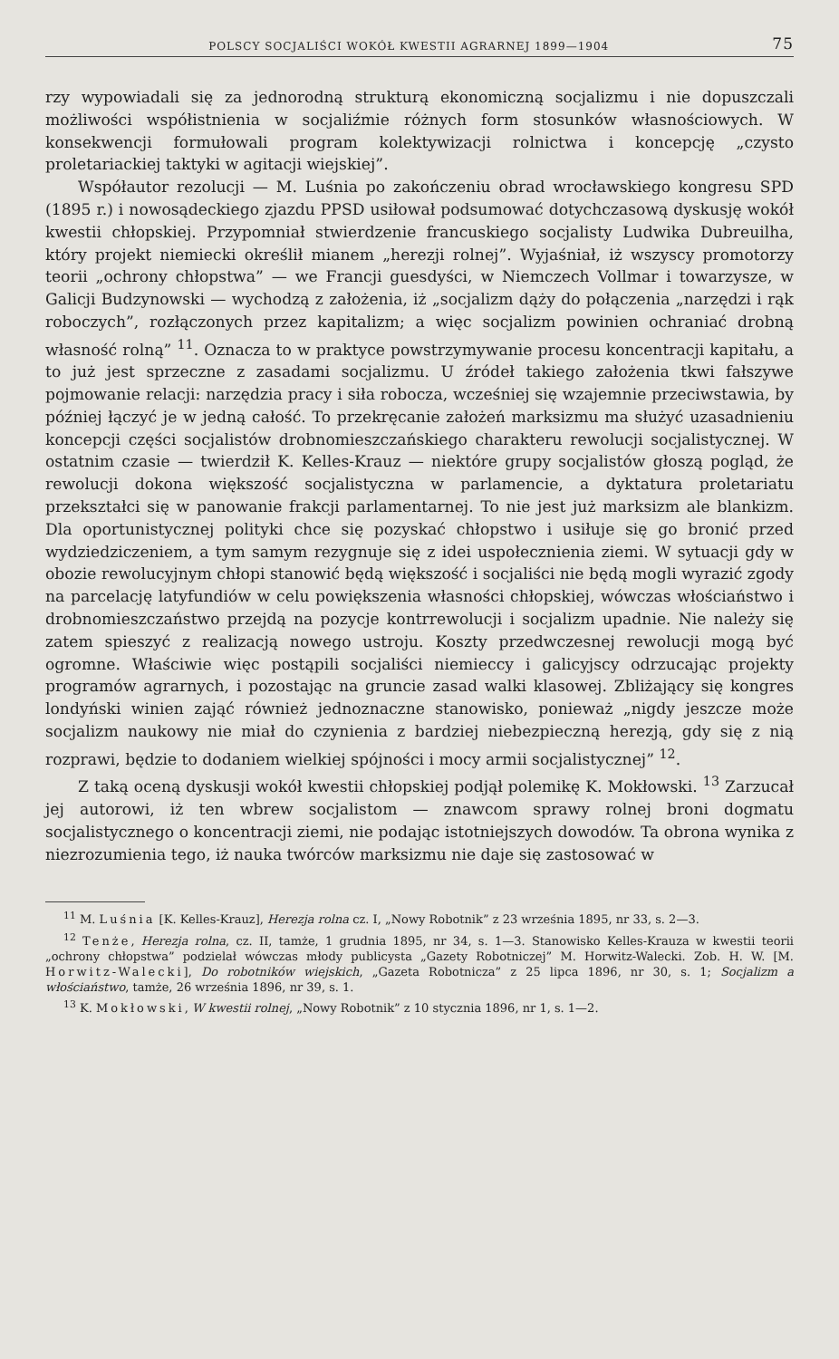POLSCY SOCJALIŚCI WOKÓŁ KWESTII AGRARNEJ 1899—1904 75
rzy wypowiadali się za jednorodną strukturą ekonomiczną socjalizmu i nie dopuszczali możliwości współistnienia w socjaliźmie różnych form stosunków własnościowych. W konsekwencji formułowali program kolektywizacji rolnictwa i koncepcję „czysto proletariackiej taktyki w agitacji wiejskiej”.
Współautor rezolucji — M. Luśnia po zakończeniu obrad wrocławskiego kongresu SPD (1895 r.) i nowosądeckiego zjazdu PPSD usiłował podsumować dotychczasową dyskusję wokół kwestii chłopskiej. Przypomniał stwierdzenie francuskiego socjalisty Ludwika Dubreuilha, który projekt niemiecki określił mianem „herezji rolnej”. Wyjaśniał, iż wszyscy promotorzy teorii „ochrony chłopstwa” — we Francji guesdyści, w Niemczech Vollmar i towarzysze, w Galicji Budzynowski — wychodzą z założenia, iż „socjalizm dąży do połączenia „narzędzi i rąk roboczych”, rozłączonych przez kapitalizm; a więc socjalizm powinien ochraniać drobną własność rolną” <sup>11</sup>. Oznacza to w praktyce powstrzymywanie procesu koncentracji kapitału, a to już jest sprzeczne z zasadami socjalizmu. U źródeł takiego założenia tkwi fałszywe pojmowanie relacji: narzędzia pracy i siła robocza, wcześniej się wzajemnie przeciwstawia, by później łączyć je w jedną całość. To przekręcanie założeń marksizmu ma służyć uzasadnieniu koncepcji części socjalistów drobnomieszczańskiego charakteru rewolucji socjalistycznej. W ostatnim czasie — twierdził K. Kelles-Krauz — niektóre grupy socjalistów głoszą pogląd, że rewolucji dokona większość socjalistyczna w parlamencie, a dyktatura proletariatu przekształci się w panowanie frakcji parlamentarnej. To nie jest już marksizm ale blankizm. Dla oportunistycznej polityki chce się pozyskać chłopstwo i usiłuje się go bronić przed wydziedziczeniem, a tym samym rezygnuje się z idei uspołecznienia ziemi. W sytuacji gdy w obozie rewolucyjnym chłopi stanowić będą większość i socjaliści nie będą mogli wyrazić zgody na parcelację latyfundiów w celu powiększenia własności chłopskiej, wówczas włościaństwo i drobnomieszczaństwo przejdą na pozycje kontrrewolucji i socjalizm upadnie. Nie należy się zatem spieszyć z realizacją nowego ustroju. Koszty przedwczesnej rewolucji mogą być ogromne. Właściwie więc postąpili socjaliści niemieccy i galicyjscy odrzucając projekty programów agrarnych, i pozostając na gruncie zasad walki klasowej. Zbliżający się kongres londyński winien zająć również jednoznaczne stanowisko, ponieważ „nigdy jeszcze może socjalizm naukowy nie miał do czynienia z bardziej niebezpieczną herezją, gdy się z nią rozprawi, będzie to dodaniem wielkiej spójności i mocy armii socjalistycznej” <sup>12</sup>.
Z taką oceną dyskusji wokół kwestii chłopskiej podjął polemikę K. Mokłowski. <sup>13</sup> Zarzucał jej autorowi, iż ten wbrew socjalistom — znawcom sprawy rolnej broni dogmatu socjalistycznego o koncentracji ziemi, nie podając istotniejszych dowodów. Ta obrona wynika z niezrozumienia tego, iż nauka twórców marksizmu nie daje się zastosować w
<sup>11</sup> M. Luśnia [K. Kelles-Krauz], Herezja rolna cz. I, „Nowy Robotnik” z 23 września 1895, nr 33, s. 2—3.
<sup>12</sup> Tenże, Herezja rolna, cz. II, tamże, 1 grudnia 1895, nr 34, s. 1—3. Stanowisko Kelles-Krauza w kwestii teorii „ochrony chłopstwa” podzielał wówczas młody publicysta „Gazety Robotniczej” M. Horwitz-Walecki. Zob. H. W. [M. Horwitz-Walecki], Do robotników wiejskich, „Gazeta Robotnicza” z 25 lipca 1896, nr 30, s. 1; Socjalizm a włościaństwo, tamże, 26 września 1896, nr 39, s. 1.
<sup>13</sup> K. Mokłowski, W kwestii rolnej, „Nowy Robotnik” z 10 stycznia 1896, nr 1, s. 1—2.